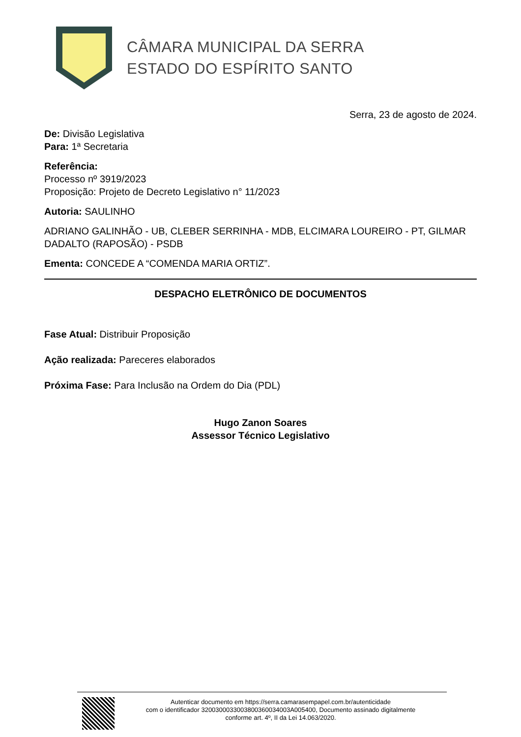CÂMARA MUNICIPAL DA SERRA
ESTADO DO ESPÍRITO SANTO
Serra, 23 de agosto de 2024.
De: Divisão Legislativa
Para: 1ª Secretaria
Referência:
Processo nº 3919/2023
Proposição: Projeto de Decreto Legislativo n° 11/2023
Autoria: SAULINHO
ADRIANO GALINHÃO - UB, CLEBER SERRINHA - MDB, ELCIMARA LOUREIRO - PT, GILMAR DADALTO (RAPOSÃO) - PSDB
Ementa: CONCEDE A “COMENDA MARIA ORTIZ”.
DESPACHO ELETRÔNICO DE DOCUMENTOS
Fase Atual: Distribuir Proposição
Ação realizada: Pareceres elaborados
Próxima Fase: Para Inclusão na Ordem do Dia (PDL)
Hugo Zanon Soares
Assessor Técnico Legislativo
Autenticar documento em https://serra.camarasempapel.com.br/autenticidade
com o identificador 3200300033003800360034003A005400, Documento assinado digitalmente
conforme art. 4º, II da Lei 14.063/2020.